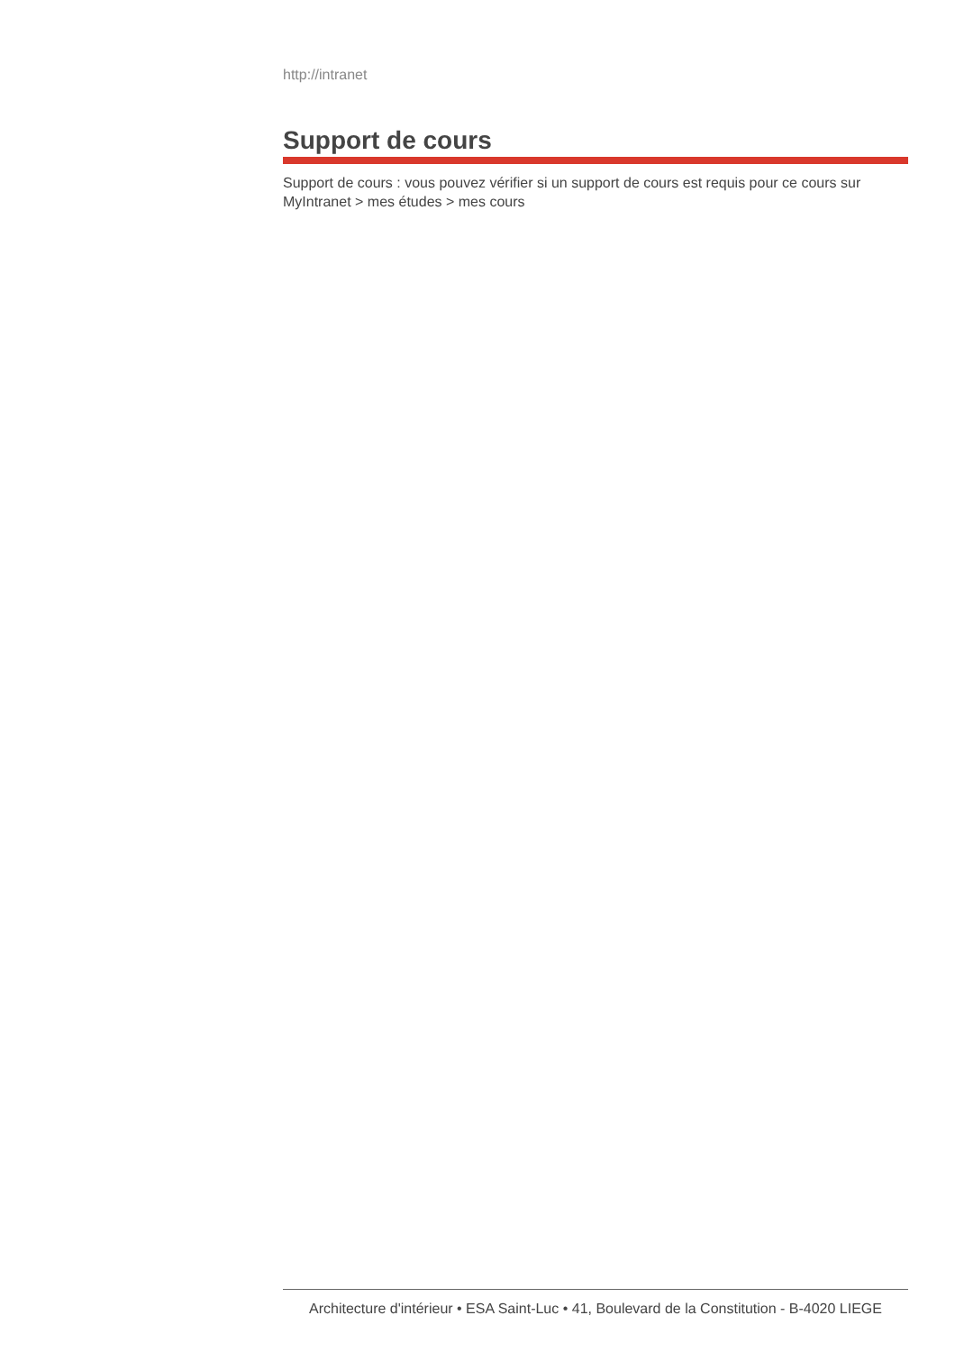http://intranet
Support de cours
Support de cours : vous pouvez vérifier si un support de cours est requis pour ce cours sur MyIntranet > mes études > mes cours
Architecture d'intérieur • ESA Saint-Luc • 41, Boulevard de la Constitution - B-4020 LIEGE